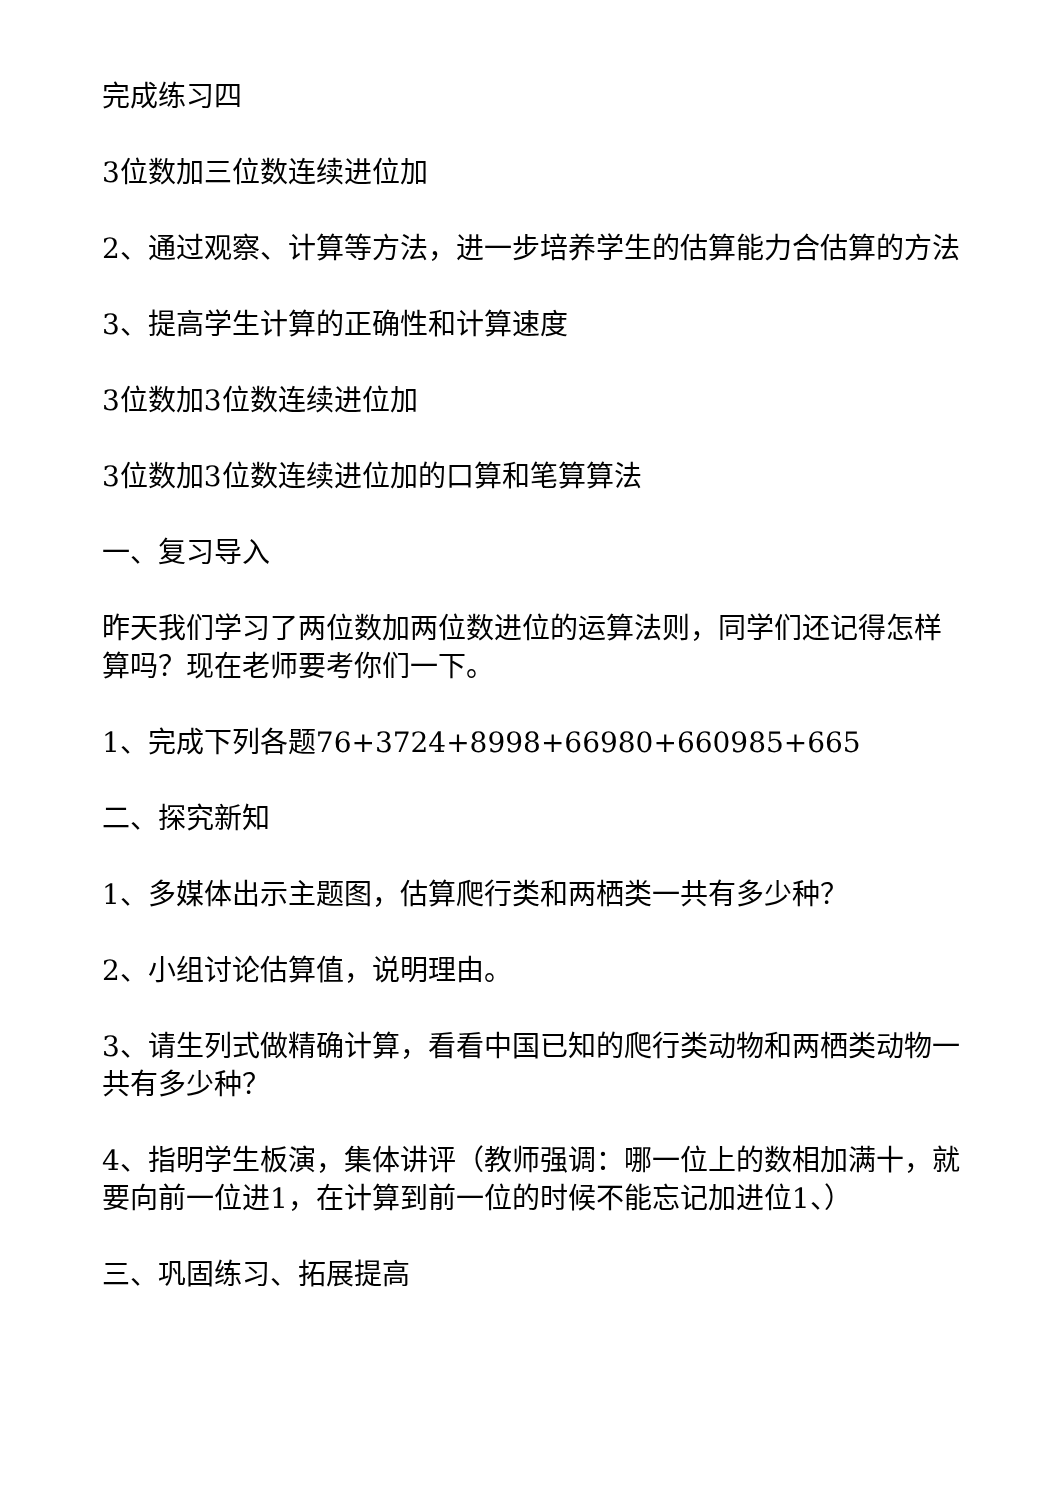完成练习四
3位数加三位数连续进位加
2、通过观察、计算等方法，进一步培养学生的估算能力合估算的方法
3、提高学生计算的正确性和计算速度
3位数加3位数连续进位加
3位数加3位数连续进位加的口算和笔算算法
一、复习导入
昨天我们学习了两位数加两位数进位的运算法则，同学们还记得怎样算吗？现在老师要考你们一下。
1、完成下列各题76+3724+8998+66980+660985+665
二、探究新知
1、多媒体出示主题图，估算爬行类和两栖类一共有多少种？
2、小组讨论估算值，说明理由。
3、请生列式做精确计算，看看中国已知的爬行类动物和两栖类动物一共有多少种？
4、指明学生板演，集体讲评（教师强调：哪一位上的数相加满十，就要向前一位进1，在计算到前一位的时候不能忘记加进位1、）
三、巩固练习、拓展提高